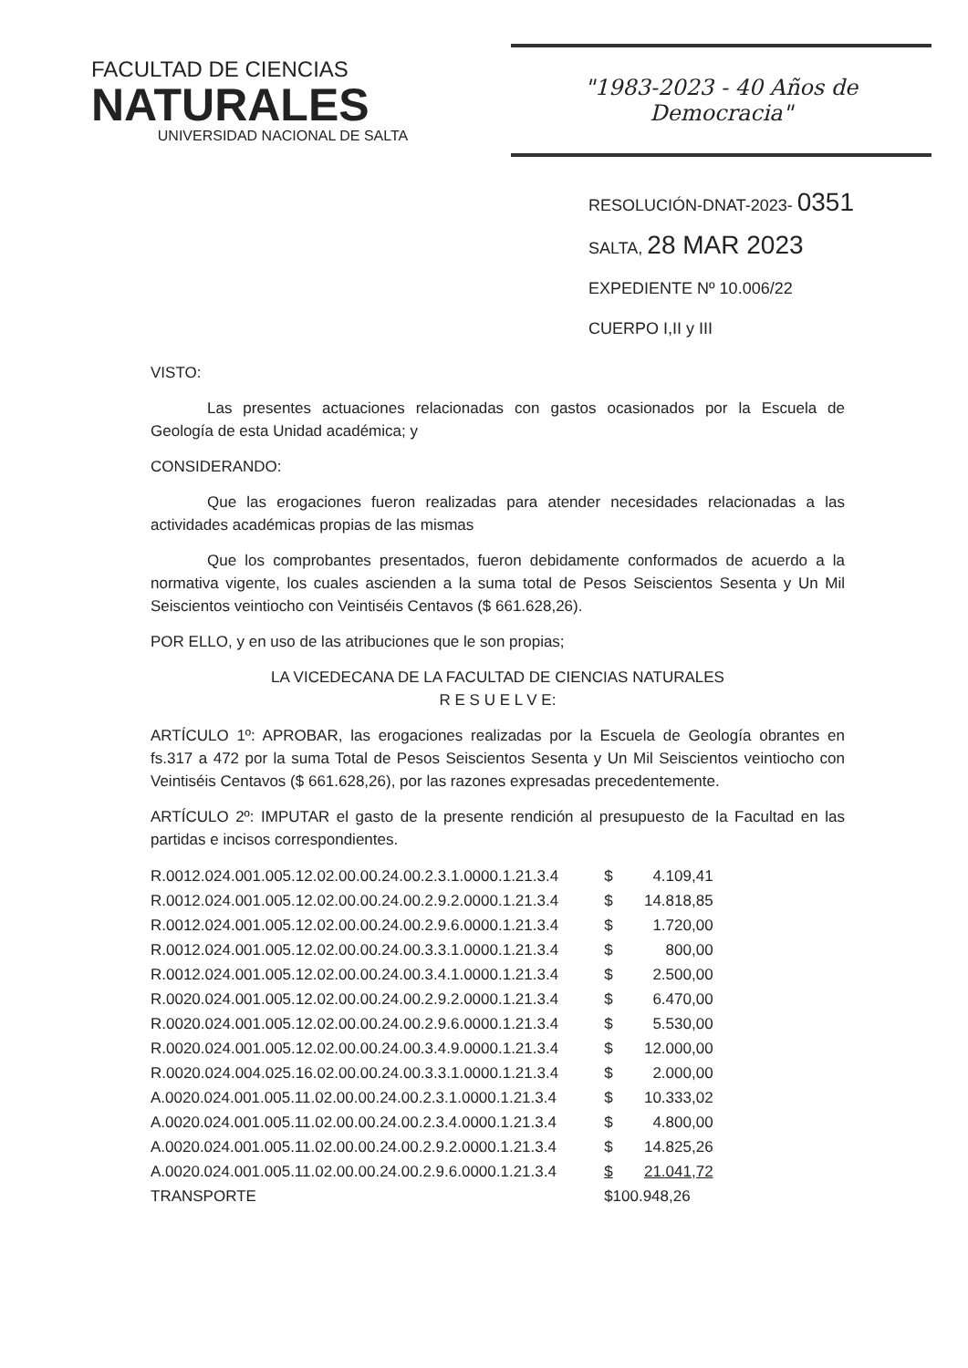FACULTAD DE CIENCIAS
NATURALES
UNIVERSIDAD NACIONAL DE SALTA
"1983-2023 - 40 Años de Democracia"
RESOLUCIÓN-DNAT-2023- 0351
SALTA, 28 MAR 2023
EXPEDIENTE Nº 10.006/22
CUERPO I,II y III
VISTO:
Las presentes actuaciones relacionadas con gastos ocasionados por la Escuela de Geología de esta Unidad académica; y
CONSIDERANDO:
Que las erogaciones fueron realizadas para atender necesidades relacionadas a las actividades académicas propias de las mismas
Que los comprobantes presentados, fueron debidamente conformados de acuerdo a la normativa vigente, los cuales ascienden a la suma total de Pesos Seiscientos Sesenta y Un Mil Seiscientos veintiocho con Veintiséis Centavos ($ 661.628,26).
POR ELLO, y en uso de las atribuciones que le son propias;
LA VICEDECANA DE LA FACULTAD DE CIENCIAS NATURALES
R E S U E L V E:
ARTÍCULO 1º: APROBAR, las erogaciones realizadas por la Escuela de Geología obrantes en fs.317 a 472 por la suma Total de Pesos Seiscientos Sesenta y Un Mil Seiscientos veintiocho con Veintiséis Centavos ($ 661.628,26), por las razones expresadas precedentemente.
ARTÍCULO 2º: IMPUTAR el gasto de la presente rendición al presupuesto de la Facultad en las partidas e incisos correspondientes.
| R.0012.024.001.005.12.02.00.00.24.00.2.3.1.0000.1.21.3.4 | $ | 4.109,41 |
| R.0012.024.001.005.12.02.00.00.24.00.2.9.2.0000.1.21.3.4 | $ | 14.818,85 |
| R.0012.024.001.005.12.02.00.00.24.00.2.9.6.0000.1.21.3.4 | $ | 1.720,00 |
| R.0012.024.001.005.12.02.00.00.24.00.3.3.1.0000.1.21.3.4 | $ | 800,00 |
| R.0012.024.001.005.12.02.00.00.24.00.3.4.1.0000.1.21.3.4 | $ | 2.500,00 |
| R.0020.024.001.005.12.02.00.00.24.00.2.9.2.0000.1.21.3.4 | $ | 6.470,00 |
| R.0020.024.001.005.12.02.00.00.24.00.2.9.6.0000.1.21.3.4 | $ | 5.530,00 |
| R.0020.024.001.005.12.02.00.00.24.00.3.4.9.0000.1.21.3.4 | $ | 12.000,00 |
| R.0020.024.004.025.16.02.00.00.24.00.3.3.1.0000.1.21.3.4 | $ | 2.000,00 |
| A.0020.024.001.005.11.02.00.00.24.00.2.3.1.0000.1.21.3.4 | $ | 10.333,02 |
| A.0020.024.001.005.11.02.00.00.24.00.2.3.4.0000.1.21.3.4 | $ | 4.800,00 |
| A.0020.024.001.005.11.02.00.00.24.00.2.9.2.0000.1.21.3.4 | $ | 14.825,26 |
| A.0020.024.001.005.11.02.00.00.24.00.2.9.6.0000.1.21.3.4 | $ | 21.041,72 |
| TRANSPORTE | $100.948,26 | |